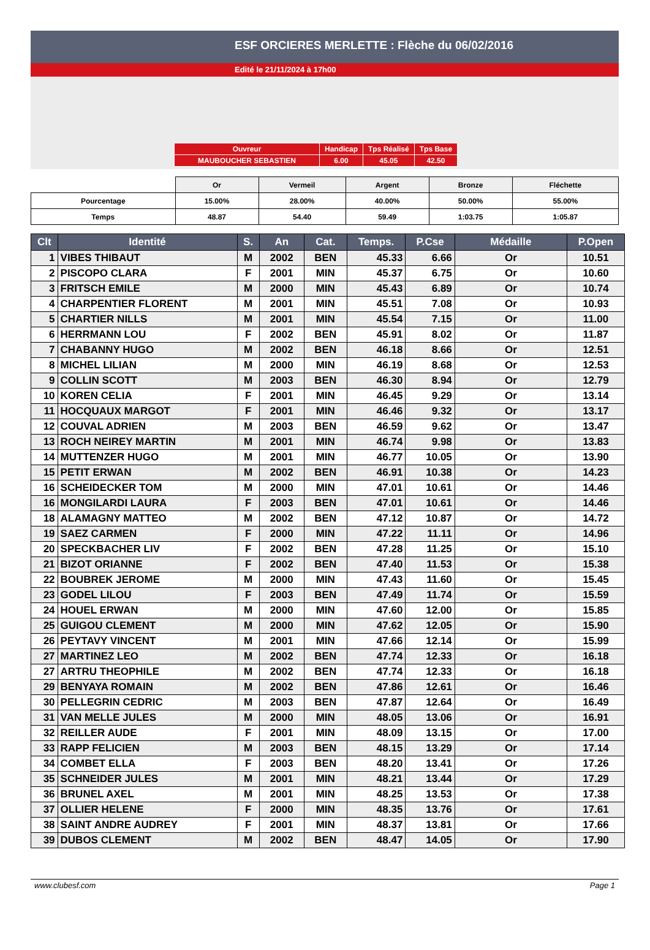ESF ORCIERES MERLETTE : Flèche du 06/02/2016
Edité le 21/11/2024 à 17h00
| Ouvreur | Handicap | Tps Réalisé | Tps Base |
| MAUBOUCHER SEBASTIEN | 6.00 | 45.05 | 42.50 |
| | Or | Vermeil | Argent | Bronze | Fléchette |
| Pourcentage | 15.00% | 28.00% | 40.00% | 50.00% | 55.00% |
| Temps | 48.87 | 54.40 | 59.49 | 1:03.75 | 1:05.87 |
| Clt | Identité | S. | An | Cat. | Temps. | P.Cse | Médaille | P.Open |
| --- | --- | --- | --- | --- | --- | --- | --- | --- |
| 1 | VIBES THIBAUT | M | 2002 | BEN | 45.33 | 6.66 | Or | 10.51 |
| 2 | PISCOPO CLARA | F | 2001 | MIN | 45.37 | 6.75 | Or | 10.60 |
| 3 | FRITSCH EMILE | M | 2000 | MIN | 45.43 | 6.89 | Or | 10.74 |
| 4 | CHARPENTIER FLORENT | M | 2001 | MIN | 45.51 | 7.08 | Or | 10.93 |
| 5 | CHARTIER NILLS | M | 2001 | MIN | 45.54 | 7.15 | Or | 11.00 |
| 6 | HERRMANN LOU | F | 2002 | BEN | 45.91 | 8.02 | Or | 11.87 |
| 7 | CHABANNY HUGO | M | 2002 | BEN | 46.18 | 8.66 | Or | 12.51 |
| 8 | MICHEL LILIAN | M | 2000 | MIN | 46.19 | 8.68 | Or | 12.53 |
| 9 | COLLIN SCOTT | M | 2003 | BEN | 46.30 | 8.94 | Or | 12.79 |
| 10 | KOREN CELIA | F | 2001 | MIN | 46.45 | 9.29 | Or | 13.14 |
| 11 | HOCQUAUX MARGOT | F | 2001 | MIN | 46.46 | 9.32 | Or | 13.17 |
| 12 | COUVAL ADRIEN | M | 2003 | BEN | 46.59 | 9.62 | Or | 13.47 |
| 13 | ROCH NEIREY MARTIN | M | 2001 | MIN | 46.74 | 9.98 | Or | 13.83 |
| 14 | MUTTENZER HUGO | M | 2001 | MIN | 46.77 | 10.05 | Or | 13.90 |
| 15 | PETIT ERWAN | M | 2002 | BEN | 46.91 | 10.38 | Or | 14.23 |
| 16 | SCHEIDECKER TOM | M | 2000 | MIN | 47.01 | 10.61 | Or | 14.46 |
| 16 | MONGILARDI LAURA | F | 2003 | BEN | 47.01 | 10.61 | Or | 14.46 |
| 18 | ALAMAGNY MATTEO | M | 2002 | BEN | 47.12 | 10.87 | Or | 14.72 |
| 19 | SAEZ CARMEN | F | 2000 | MIN | 47.22 | 11.11 | Or | 14.96 |
| 20 | SPECKBACHER LIV | F | 2002 | BEN | 47.28 | 11.25 | Or | 15.10 |
| 21 | BIZOT ORIANNE | F | 2002 | BEN | 47.40 | 11.53 | Or | 15.38 |
| 22 | BOUBREK JEROME | M | 2000 | MIN | 47.43 | 11.60 | Or | 15.45 |
| 23 | GODEL LILOU | F | 2003 | BEN | 47.49 | 11.74 | Or | 15.59 |
| 24 | HOUEL ERWAN | M | 2000 | MIN | 47.60 | 12.00 | Or | 15.85 |
| 25 | GUIGOU CLEMENT | M | 2000 | MIN | 47.62 | 12.05 | Or | 15.90 |
| 26 | PEYTAVY VINCENT | M | 2001 | MIN | 47.66 | 12.14 | Or | 15.99 |
| 27 | MARTINEZ LEO | M | 2002 | BEN | 47.74 | 12.33 | Or | 16.18 |
| 27 | ARTRU THEOPHILE | M | 2002 | BEN | 47.74 | 12.33 | Or | 16.18 |
| 29 | BENYAYA ROMAIN | M | 2002 | BEN | 47.86 | 12.61 | Or | 16.46 |
| 30 | PELLEGRIN CEDRIC | M | 2003 | BEN | 47.87 | 12.64 | Or | 16.49 |
| 31 | VAN MELLE JULES | M | 2000 | MIN | 48.05 | 13.06 | Or | 16.91 |
| 32 | REILLER AUDE | F | 2001 | MIN | 48.09 | 13.15 | Or | 17.00 |
| 33 | RAPP FELICIEN | M | 2003 | BEN | 48.15 | 13.29 | Or | 17.14 |
| 34 | COMBET ELLA | F | 2003 | BEN | 48.20 | 13.41 | Or | 17.26 |
| 35 | SCHNEIDER JULES | M | 2001 | MIN | 48.21 | 13.44 | Or | 17.29 |
| 36 | BRUNEL AXEL | M | 2001 | MIN | 48.25 | 13.53 | Or | 17.38 |
| 37 | OLLIER HELENE | F | 2000 | MIN | 48.35 | 13.76 | Or | 17.61 |
| 38 | SAINT ANDRE AUDREY | F | 2001 | MIN | 48.37 | 13.81 | Or | 17.66 |
| 39 | DUBOS CLEMENT | M | 2002 | BEN | 48.47 | 14.05 | Or | 17.90 |
www.clubesf.com Page 1